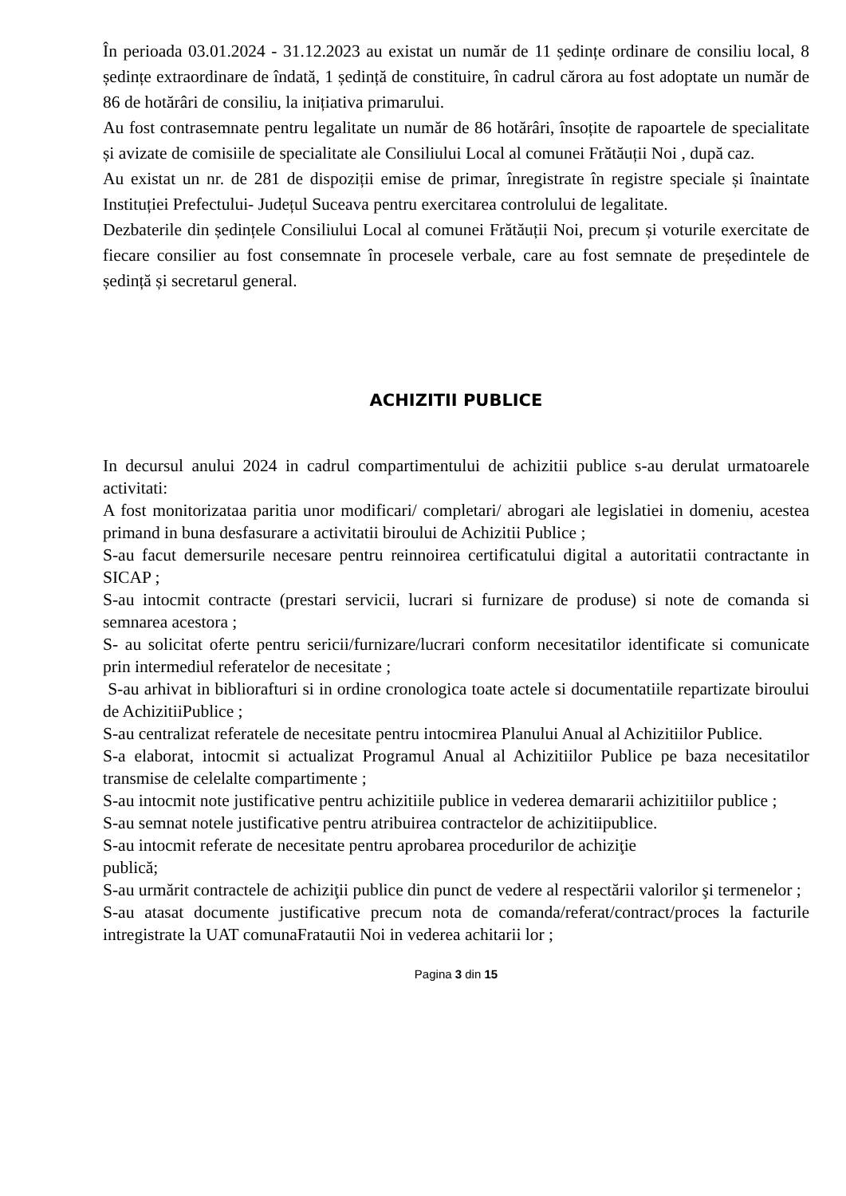În perioada 03.01.2024 - 31.12.2023 au existat un număr de 11 ședințe ordinare de consiliu local, 8 ședințe extraordinare de îndată, 1 ședință de constituire, în cadrul cărora au fost adoptate un număr de 86 de hotărâri de consiliu, la inițiativa primarului.
Au fost contrasemnate pentru legalitate un număr de 86 hotărâri, însoțite de rapoartele de specialitate și avizate de comisiile de specialitate ale Consiliului Local al comunei Frătăuții Noi , după caz.
Au existat un nr. de 281 de dispoziții emise de primar, înregistrate în registre speciale și înaintate Instituției Prefectului- Județul Suceava pentru exercitarea controlului de legalitate.
Dezbaterile din ședințele Consiliului Local al comunei Frătăuții Noi, precum și voturile exercitate de fiecare consilier au fost consemnate în procesele verbale, care au fost semnate de președintele de ședință și secretarul general.
ACHIZITII PUBLICE
In decursul anului 2024 in cadrul compartimentului de achizitii publice s-au derulat urmatoarele activitati:
A fost monitorizataa paritia unor modificari/ completari/ abrogari ale legislatiei in domeniu, acestea primand in buna desfasurare a activitatii biroului de Achizitii Publice ;
S-au facut demersurile necesare pentru reinnoirea certificatului digital a autoritatii contractante in SICAP ;
S-au intocmit contracte (prestari servicii, lucrari si furnizare de produse) si note de comanda si semnarea acestora ;
S- au solicitat oferte pentru sericii/furnizare/lucrari conform necesitatilor identificate si comunicate prin intermediul referatelor de necesitate ;
S-au arhivat in bibliorafturi si in ordine cronologica toate actele si documentatiile repartizate biroului de AchizitiiPublice ;
S-au centralizat referatele de necesitate pentru intocmirea Planului Anual al Achizitiilor Publice.
S-a elaborat, intocmit si actualizat Programul Anual al Achizitiilor Publice pe baza necesitatilor transmise de celelalte compartimente ;
S-au intocmit note justificative pentru achizitiile publice in vederea demararii achizitiilor publice ;
S-au semnat notele justificative pentru atribuirea contractelor de achizitiipublice.
S-au intocmit referate de necesitate pentru aprobarea procedurilor de achiziţie
publică;
S-au urmărit contractele de achiziţii publice din punct de vedere al respectării valorilor şi termenelor ;
S-au atasat documente justificative precum nota de comanda/referat/contract/proces la facturile intregistrate la UAT comunaFratautii Noi in vederea achitarii lor ;
Pagina 3 din 15